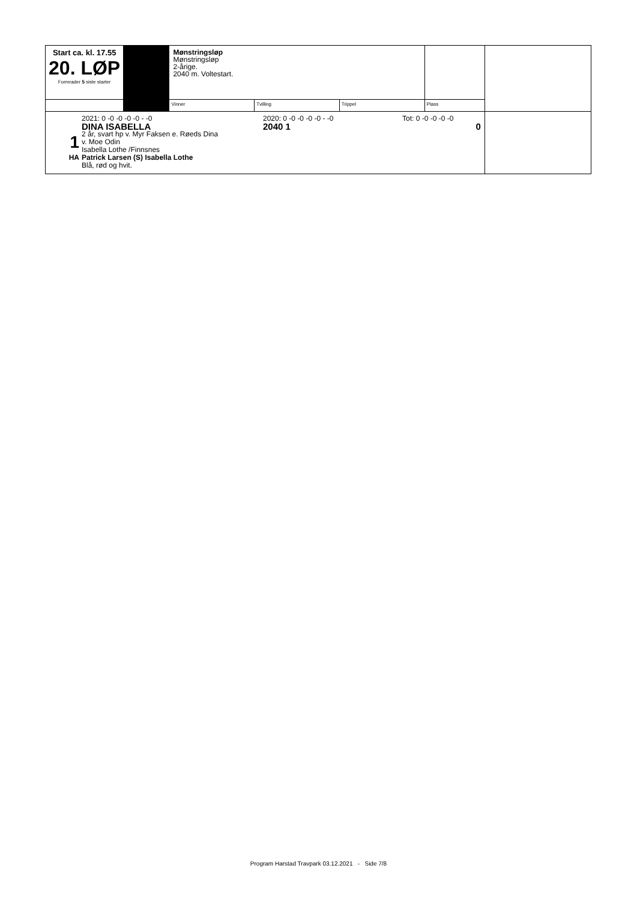| Start ca. kl. 17.55 20. LØP Formrader 5 siste starter | | Mønstringsløp Mønstringsløp 2-årige. 2040 m. Voltestart. | | | | |
| | | Vinner | Tvilling | Trippel | Plass | |
| 1 HA 2021: 0 -0 -0 -0 -0 - -0 2020: 0 -0 -0 -0 -0 - -0 Tot: 0 -0 -0 -0 -0 DINA ISABELLA 2040 1 0 2 år, svart hp v. Myr Faksen e. Røeds Dina v. Moe Odin Isabella Lothe /Finnsnes Patrick Larsen (S) Isabella Lothe Blå, rød og hvit. | | | | | | |
Program Harstad Travpark 03.12.2021 - Side 7/8